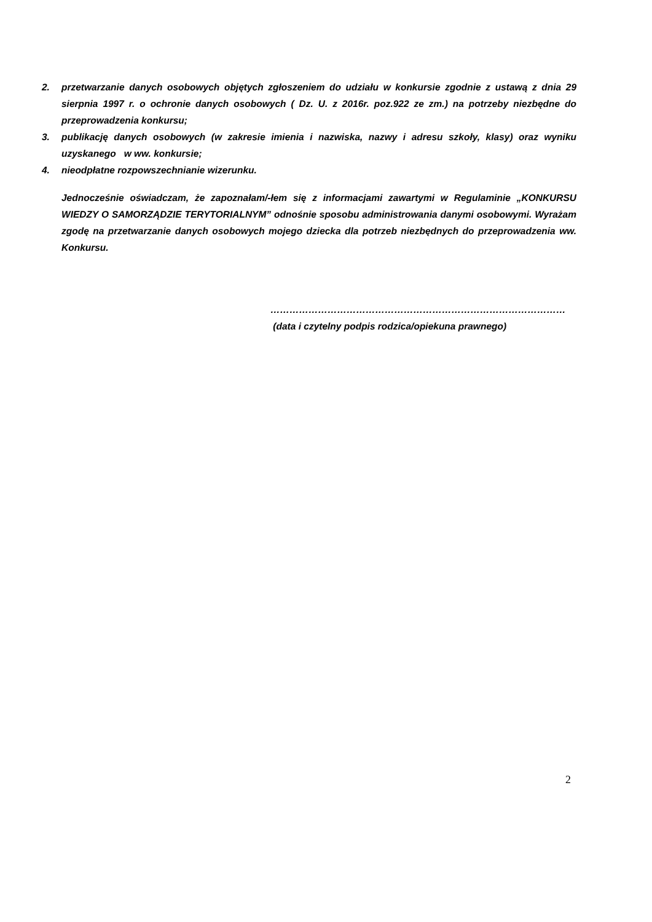2. przetwarzanie danych osobowych objętych zgłoszeniem do udziału w konkursie zgodnie z ustawą z dnia 29 sierpnia 1997 r. o ochronie danych osobowych ( Dz. U. z 2016r. poz.922 ze zm.) na potrzeby niezbędne do przeprowadzenia konkursu;
3. publikację danych osobowych (w zakresie imienia i nazwiska, nazwy i adresu szkoły, klasy) oraz wyniku uzyskanego w ww. konkursie;
4. nieodpłatne rozpowszechnianie wizerunku.
Jednocześnie oświadczam, że zapoznałam/-łem się z informacjami zawartymi w Regulaminie „KONKURSU WIEDZY O SAMORZĄDZIE TERYTORIALNYM” odnośnie sposobu administrowania danymi osobowymi. Wyrażam zgodę na przetwarzanie danych osobowych mojego dziecka dla potrzeb niezbędnych do przeprowadzenia ww. Konkursu.
…………………………………………………………………………………
(data i czytelny podpis rodzica/opiekuna prawnego)
2